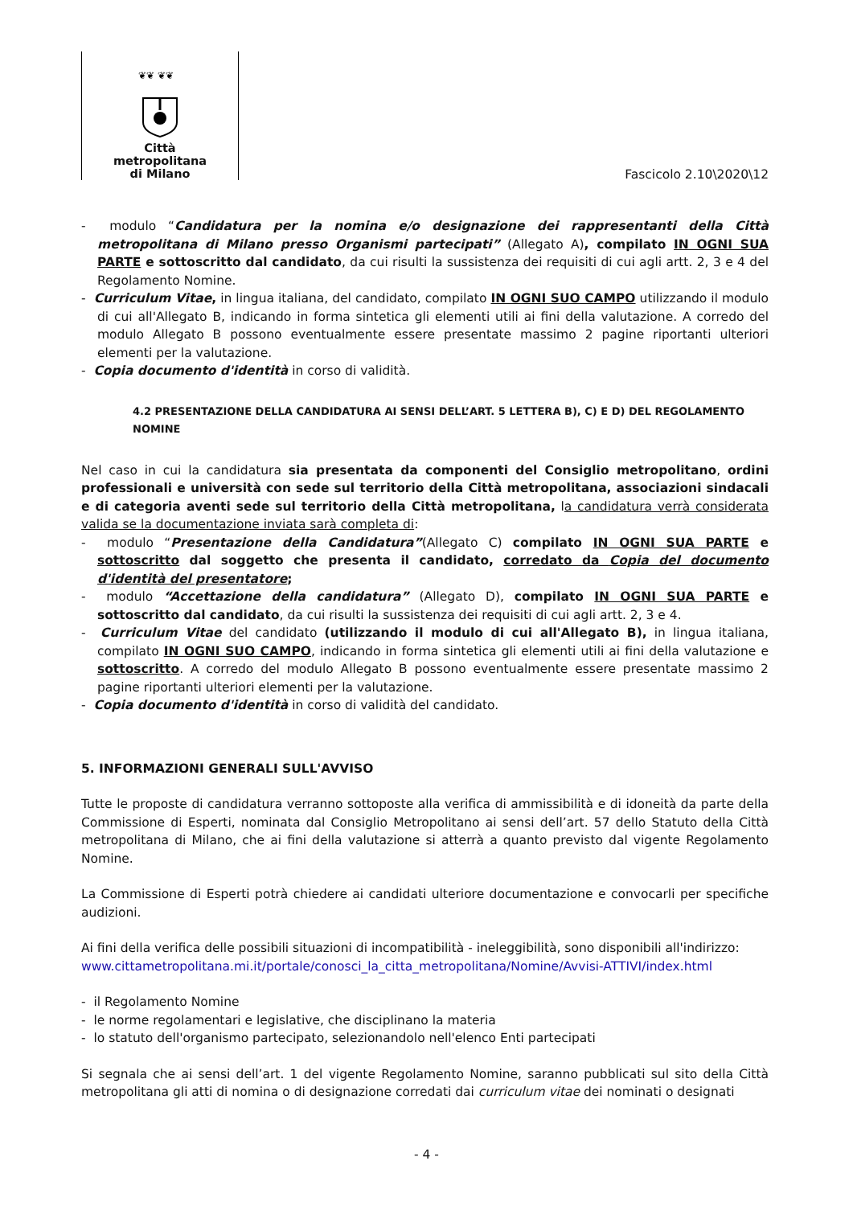❦❦ ❦❦
Città
metropolitana
di Milano
Fascicolo 2.10\2020\12
- modulo “Candidatura per la nomina e/o designazione dei rappresentanti della Città metropolitana di Milano presso Organismi partecipati” (Allegato A), compilato IN OGNI SUA PARTE e sottoscritto dal candidato, da cui risulti la sussistenza dei requisiti di cui agli artt. 2, 3 e 4 del Regolamento Nomine.
- Curriculum Vitae, in lingua italiana, del candidato, compilato IN OGNI SUO CAMPO utilizzando il modulo di cui all'Allegato B, indicando in forma sintetica gli elementi utili ai fini della valutazione. A corredo del modulo Allegato B possono eventualmente essere presentate massimo 2 pagine riportanti ulteriori elementi per la valutazione.
- Copia documento d'identità in corso di validità.
4.2 PRESENTAZIONE DELLA CANDIDATURA AI SENSI DELL’ART. 5 LETTERA B), C) E D) DEL REGOLAMENTO NOMINE
Nel caso in cui la candidatura sia presentata da componenti del Consiglio metropolitano, ordini professionali e università con sede sul territorio della Città metropolitana, associazioni sindacali e di categoria aventi sede sul territorio della Città metropolitana, la candidatura verrà considerata valida se la documentazione inviata sarà completa di:
- modulo “Presentazione della Candidatura”(Allegato C) compilato IN OGNI SUA PARTE e sottoscritto dal soggetto che presenta il candidato, corredato da Copia del documento d'identità del presentatore;
- modulo “Accettazione della candidatura” (Allegato D), compilato IN OGNI SUA PARTE e sottoscritto dal candidato, da cui risulti la sussistenza dei requisiti di cui agli artt. 2, 3 e 4.
- Curriculum Vitae del candidato (utilizzando il modulo di cui all'Allegato B), in lingua italiana, compilato IN OGNI SUO CAMPO, indicando in forma sintetica gli elementi utili ai fini della valutazione e sottoscritto. A corredo del modulo Allegato B possono eventualmente essere presentate massimo 2 pagine riportanti ulteriori elementi per la valutazione.
- Copia documento d'identità in corso di validità del candidato.
5. INFORMAZIONI GENERALI SULL'AVVISO
Tutte le proposte di candidatura verranno sottoposte alla verifica di ammissibilità e di idoneità da parte della Commissione di Esperti, nominata dal Consiglio Metropolitano ai sensi dell’art. 57 dello Statuto della Città metropolitana di Milano, che ai fini della valutazione si atterrà a quanto previsto dal vigente Regolamento Nomine.
La Commissione di Esperti potrà chiedere ai candidati ulteriore documentazione e convocarli per specifiche audizioni.
Ai fini della verifica delle possibili situazioni di incompatibilità - ineleggibilità, sono disponibili all'indirizzo:
www.cittametropolitana.mi.it/portale/conosci_la_citta_metropolitana/Nomine/Avvisi-ATTIVI/index.html
- il Regolamento Nomine
- le norme regolamentari e legislative, che disciplinano la materia
- lo statuto dell'organismo partecipato, selezionandolo nell'elenco Enti partecipati
Si segnala che ai sensi dell’art. 1 del vigente Regolamento Nomine, saranno pubblicati sul sito della Città metropolitana gli atti di nomina o di designazione corredati dai curriculum vitae dei nominati o designati
- 4 -